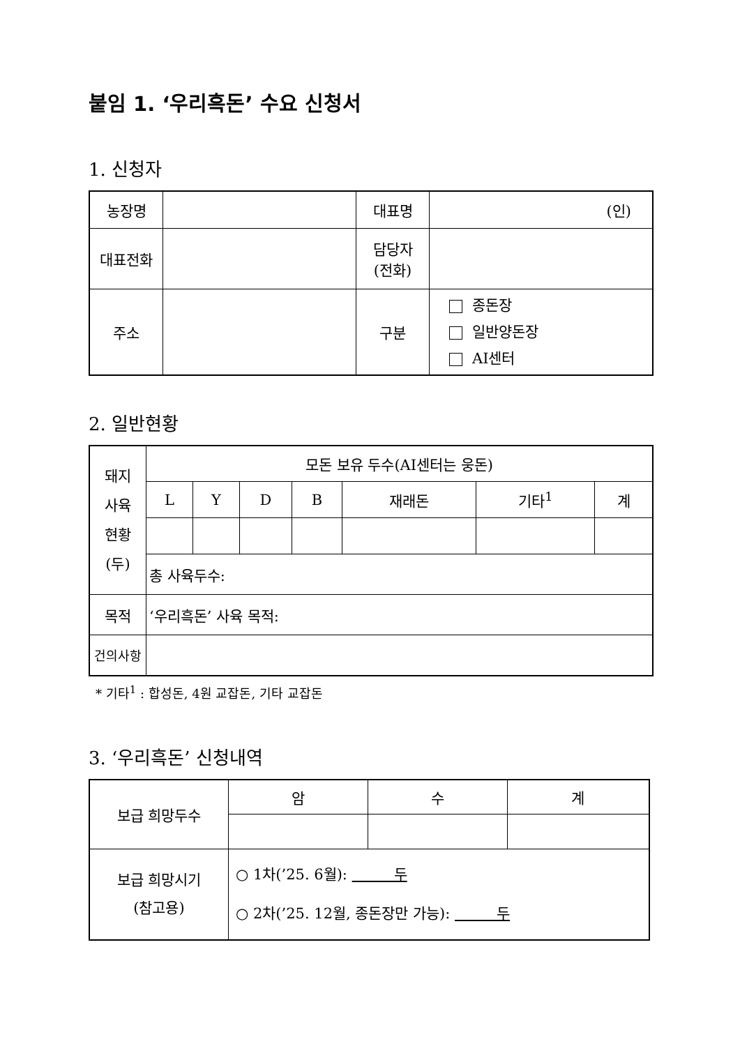붙임 1. ‘우리흑돈’ 수요 신청서
1. 신청자
| 농장명 | | 대표명 | (인) |
| 대표전화 | | 담당자 (전화) | |
| 주소 | | 구분 | 종돈장 일반양돈장 AI센터 |
2. 일반현황
| 돼지 사육 현황 (두) | 모돈 보유 두수(AI센터는 웅돈) | | | | | | |
| | L | Y | D | B | 재래돈 | 기타<sup>1</sup> | 계 |
| | 총 사육두수: | | | | | | |
| 목적 | ‘우리흑돈’ 사육 목적: | | | | | | |
| 건의사항 | | | | | | | |
* 기타<sup>1</sup> : 합성돈, 4원 교잡돈, 기타 교잡돈
3. ‘우리흑돈’ 신청내역
| 보급 희망두수 | 암 | 수 | 계 |
| 보급 희망시기 (참고용) | ○ 1차(’25. 6월): 두 ○ 2차(’25. 12월, 종돈장만 가능): 두 | | |